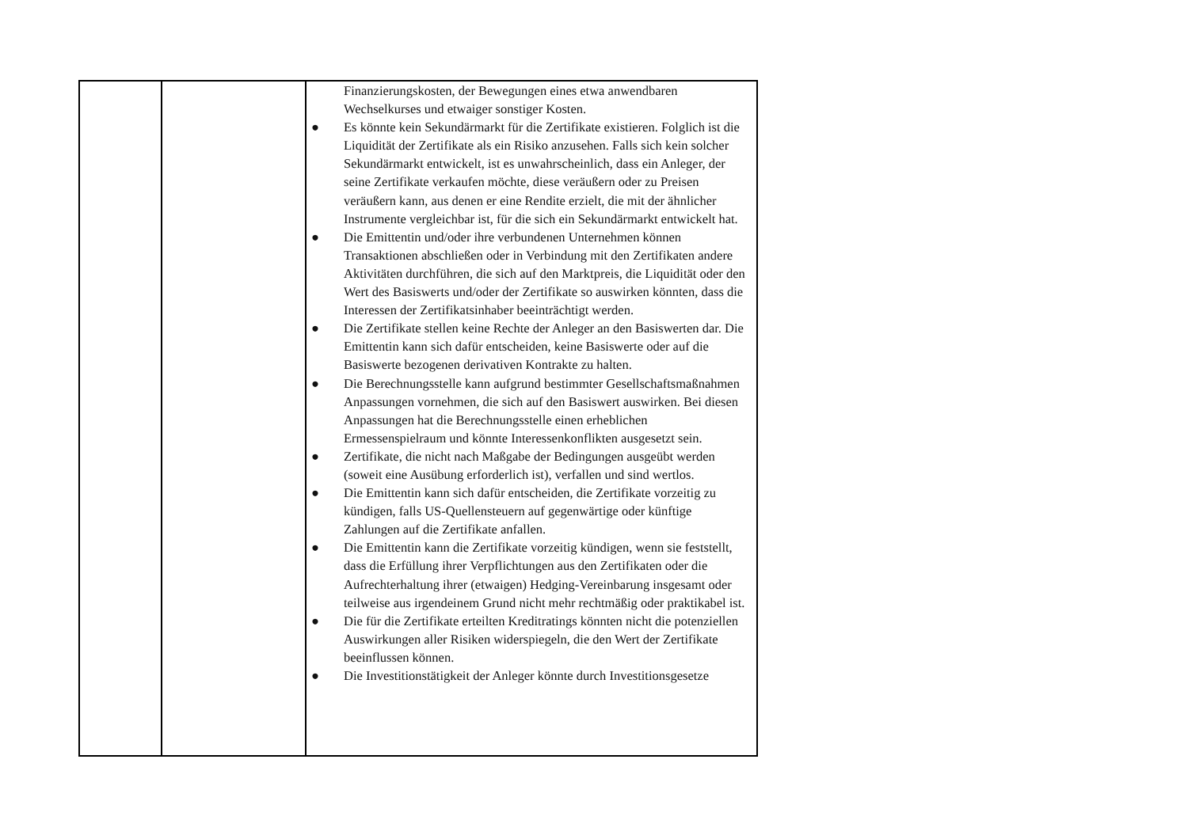| | | Finanzierungskosten, der Bewegungen eines etwa anwendbaren Wechselkurses und etwaiger sonstiger Kosten. ● Es könnte kein Sekundärmarkt für die Zertifikate existieren. Folglich ist die Liquidität der Zertifikate als ein Risiko anzusehen. Falls sich kein solcher Sekundärmarkt entwickelt, ist es unwahrscheinlich, dass ein Anleger, der seine Zertifikate verkaufen möchte, diese veräußern oder zu Preisen veräußern kann, aus denen er eine Rendite erzielt, die mit der ähnlicher Instrumente vergleichbar ist, für die sich ein Sekundärmarkt entwickelt hat. ● Die Emittentin und/oder ihre verbundenen Unternehmen können Transaktionen abschließen oder in Verbindung mit den Zertifikaten andere Aktivitäten durchführen, die sich auf den Marktpreis, die Liquidität oder den Wert des Basiswerts und/oder der Zertifikate so auswirken könnten, dass die Interessen der Zertifikatsinhaber beeinträchtigt werden. ● Die Zertifikate stellen keine Rechte der Anleger an den Basiswerten dar. Die Emittentin kann sich dafür entscheiden, keine Basiswerte oder auf die Basiswerte bezogenen derivativen Kontrakte zu halten. ● Die Berechnungsstelle kann aufgrund bestimmter Gesellschaftsmaßnahmen Anpassungen vornehmen, die sich auf den Basiswert auswirken. Bei diesen Anpassungen hat die Berechnungsstelle einen erheblichen Ermessenspielraum und könnte Interessenkonflikten ausgesetzt sein. ● Zertifikate, die nicht nach Maßgabe der Bedingungen ausgeübt werden (soweit eine Ausübung erforderlich ist), verfallen und sind wertlos. ● Die Emittentin kann sich dafür entscheiden, die Zertifikate vorzeitig zu kündigen, falls US-Quellensteuern auf gegenwärtige oder künftige Zahlungen auf die Zertifikate anfallen. ● Die Emittentin kann die Zertifikate vorzeitig kündigen, wenn sie feststellt, dass die Erfüllung ihrer Verpflichtungen aus den Zertifikaten oder die Aufrechterhaltung ihrer (etwaigen) Hedging-Vereinbarung insgesamt oder teilweise aus irgendeinem Grund nicht mehr rechtmäßig oder praktikabel ist. ● Die für die Zertifikate erteilten Kreditratings könnten nicht die potenziellen Auswirkungen aller Risiken widerspiegeln, die den Wert der Zertifikate beeinflussen können. ● Die Investitionstätigkeit der Anleger könnte durch Investitionsgesetze |